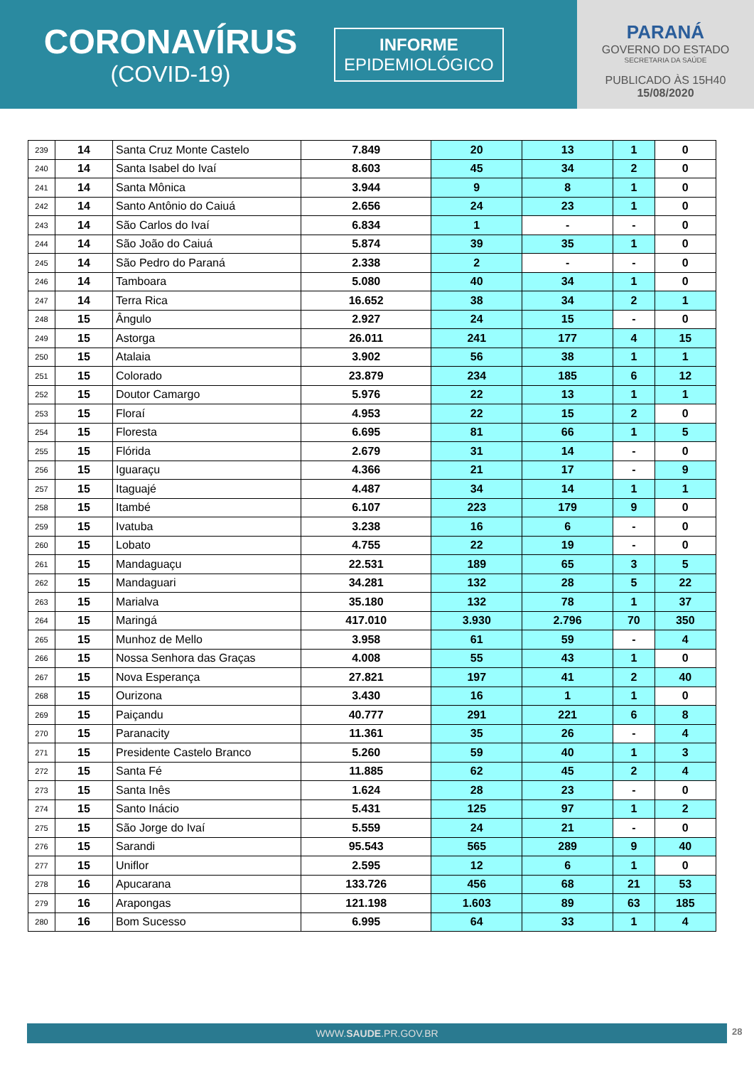CORONAVÍRUS
(COVID-19)
INFORME
EPIDEMIOLÓGICO
PARANÁ
GOVERNO DO ESTADO
SECRETARIA DA SAÚDE
PUBLICADO ÀS 15H40
15/08/2020
| 239 | 14 | Santa Cruz Monte Castelo | 7.849 | 20 | 13 | 1 | 0 |
| 240 | 14 | Santa Isabel do Ivaí | 8.603 | 45 | 34 | 2 | 0 |
| 241 | 14 | Santa Mônica | 3.944 | 9 | 8 | 1 | 0 |
| 242 | 14 | Santo Antônio do Caiuá | 2.656 | 24 | 23 | 1 | 0 |
| 243 | 14 | São Carlos do Ivaí | 6.834 | 1 | - | - | 0 |
| 244 | 14 | São João do Caiuá | 5.874 | 39 | 35 | 1 | 0 |
| 245 | 14 | São Pedro do Paraná | 2.338 | 2 | - | - | 0 |
| 246 | 14 | Tamboara | 5.080 | 40 | 34 | 1 | 0 |
| 247 | 14 | Terra Rica | 16.652 | 38 | 34 | 2 | 1 |
| 248 | 15 | Ângulo | 2.927 | 24 | 15 | - | 0 |
| 249 | 15 | Astorga | 26.011 | 241 | 177 | 4 | 15 |
| 250 | 15 | Atalaia | 3.902 | 56 | 38 | 1 | 1 |
| 251 | 15 | Colorado | 23.879 | 234 | 185 | 6 | 12 |
| 252 | 15 | Doutor Camargo | 5.976 | 22 | 13 | 1 | 1 |
| 253 | 15 | Floraí | 4.953 | 22 | 15 | 2 | 0 |
| 254 | 15 | Floresta | 6.695 | 81 | 66 | 1 | 5 |
| 255 | 15 | Flórida | 2.679 | 31 | 14 | - | 0 |
| 256 | 15 | Iguaraçu | 4.366 | 21 | 17 | - | 9 |
| 257 | 15 | Itaguajé | 4.487 | 34 | 14 | 1 | 1 |
| 258 | 15 | Itambé | 6.107 | 223 | 179 | 9 | 0 |
| 259 | 15 | Ivatuba | 3.238 | 16 | 6 | - | 0 |
| 260 | 15 | Lobato | 4.755 | 22 | 19 | - | 0 |
| 261 | 15 | Mandaguaçu | 22.531 | 189 | 65 | 3 | 5 |
| 262 | 15 | Mandaguari | 34.281 | 132 | 28 | 5 | 22 |
| 263 | 15 | Marialva | 35.180 | 132 | 78 | 1 | 37 |
| 264 | 15 | Maringá | 417.010 | 3.930 | 2.796 | 70 | 350 |
| 265 | 15 | Munhoz de Mello | 3.958 | 61 | 59 | - | 4 |
| 266 | 15 | Nossa Senhora das Graças | 4.008 | 55 | 43 | 1 | 0 |
| 267 | 15 | Nova Esperança | 27.821 | 197 | 41 | 2 | 40 |
| 268 | 15 | Ourizona | 3.430 | 16 | 1 | 1 | 0 |
| 269 | 15 | Paiçandu | 40.777 | 291 | 221 | 6 | 8 |
| 270 | 15 | Paranacity | 11.361 | 35 | 26 | - | 4 |
| 271 | 15 | Presidente Castelo Branco | 5.260 | 59 | 40 | 1 | 3 |
| 272 | 15 | Santa Fé | 11.885 | 62 | 45 | 2 | 4 |
| 273 | 15 | Santa Inês | 1.624 | 28 | 23 | - | 0 |
| 274 | 15 | Santo Inácio | 5.431 | 125 | 97 | 1 | 2 |
| 275 | 15 | São Jorge do Ivaí | 5.559 | 24 | 21 | - | 0 |
| 276 | 15 | Sarandi | 95.543 | 565 | 289 | 9 | 40 |
| 277 | 15 | Uniflor | 2.595 | 12 | 6 | 1 | 0 |
| 278 | 16 | Apucarana | 133.726 | 456 | 68 | 21 | 53 |
| 279 | 16 | Arapongas | 121.198 | 1.603 | 89 | 63 | 185 |
| 280 | 16 | Bom Sucesso | 6.995 | 64 | 33 | 1 | 4 |
WWW.SAUDE.PR.GOV.BR 28